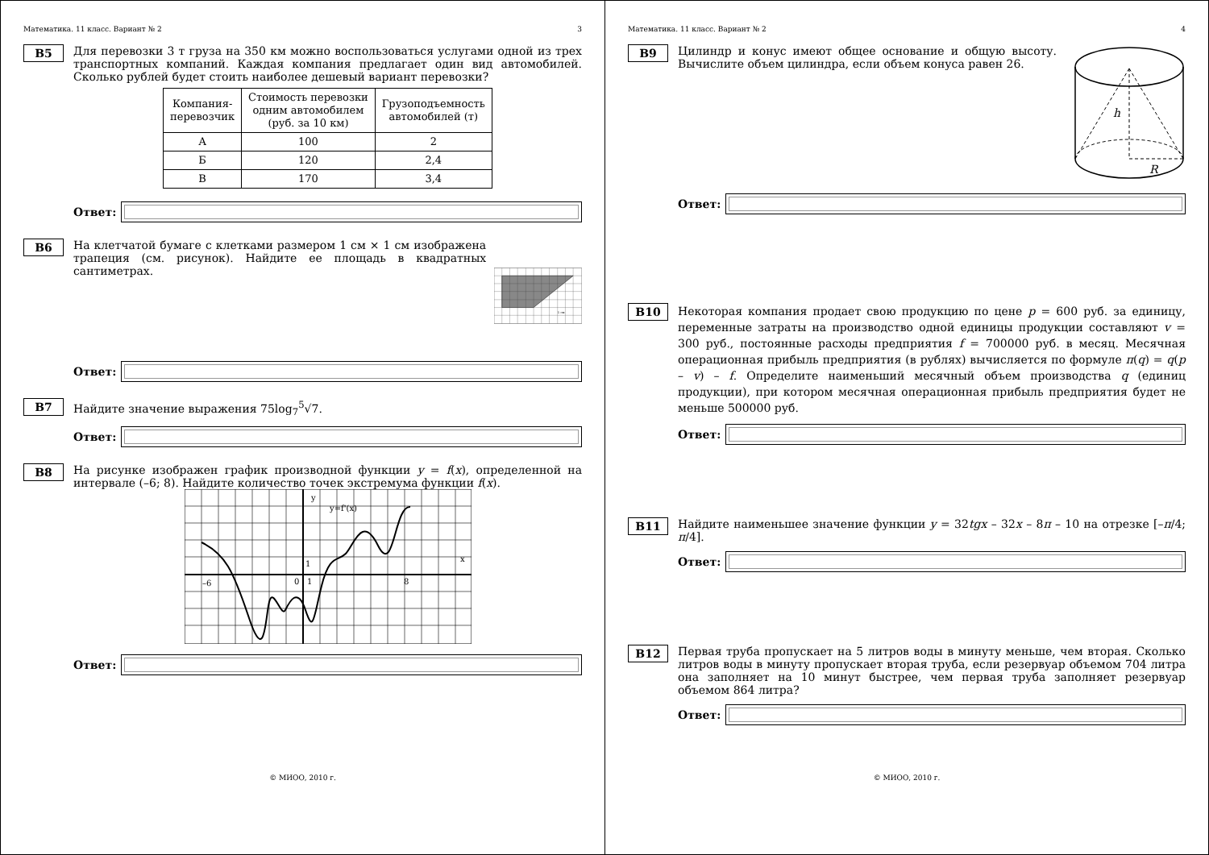Математика. 11 класс. Вариант № 2 3
B5
Для перевозки 3 т груза на 350 км можно воспользоваться услугами одной из трех транспортных компаний. Каждая компания предлагает один вид автомобилей. Сколько рублей будет стоить наиболее дешевый вариант перевозки?
| Компания- перевозчик | Стоимость перевозки одним автомобилем (руб. за 10 км) | Грузоподъемность автомобилей (т) |
| --- | --- | --- |
| А | 100 | 2 |
| Б | 120 | 2,4 |
| В | 170 | 3,4 |
Ответ:
B6
На клетчатой бумаге с клетками размером 1 см × 1 см изображена трапеция (см. рисунок). Найдите ее площадь в квадратных сантиметрах.
1 см
Ответ:
B7
Найдите значение выражения 75log<sub>7</sub><sup>5</sup>√7.
Ответ:
B8
На рисунке изображен график производной функции y = f(x), определенной на интервале (–6; 8). Найдите количество точек экстремума функции f(x).
y
x
y=f'(x)
–6
0
1
1
8
Ответ:
© МИОО, 2010 г.
Математика. 11 класс. Вариант № 2 4
B9
Цилиндр и конус имеют общее основание и общую высоту. Вычислите объем цилиндра, если объем конуса равен 26.
h
R
Ответ:
B10
Некоторая компания продает свою продукцию по цене p = 600 руб. за единицу, переменные затраты на производство одной единицы продукции составляют v = 300 руб., постоянные расходы предприятия f = 700000 руб. в месяц. Месячная операционная прибыль предприятия (в рублях) вычисляется по формуле π(q) = q(p – v) – f. Определите наименьший месячный объем производства q (единиц продукции), при котором месячная операционная прибыль предприятия будет не меньше 500000 руб.
Ответ:
B11
Найдите наименьшее значение функции y = 32tgx – 32x – 8π – 10 на отрезке [–π/4; π/4].
Ответ:
B12
Первая труба пропускает на 5 литров воды в минуту меньше, чем вторая. Сколько литров воды в минуту пропускает вторая труба, если резервуар объемом 704 литра она заполняет на 10 минут быстрее, чем первая труба заполняет резервуар объемом 864 литра?
Ответ:
© МИОО, 2010 г.